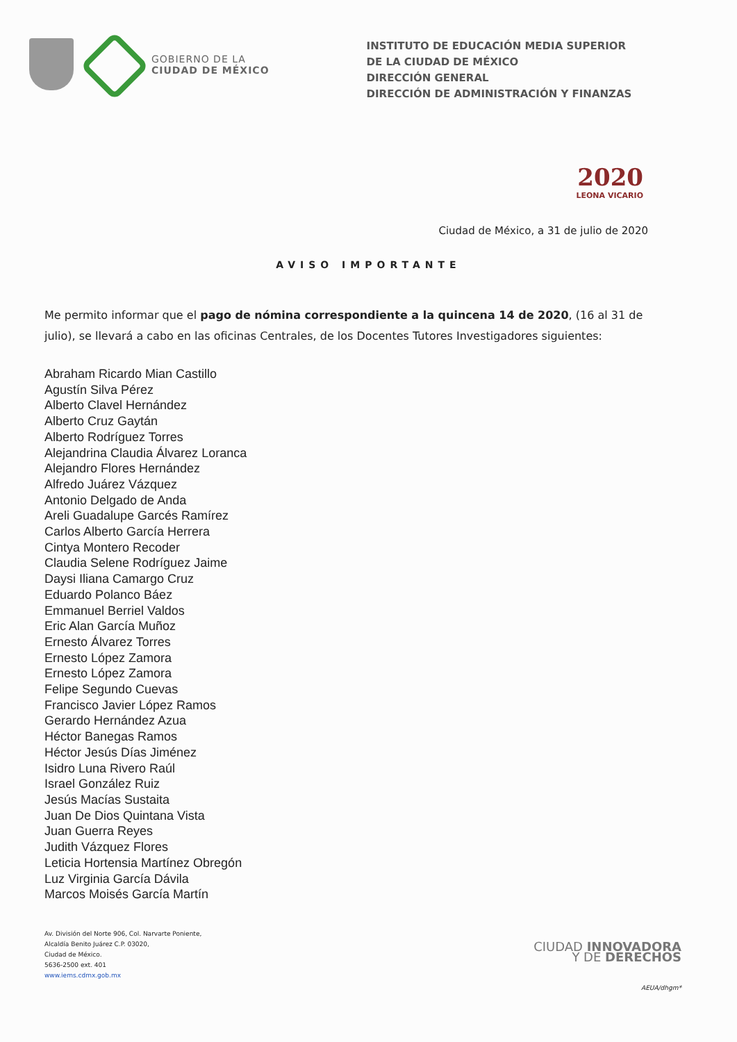GOBIERNO DE LA
CIUDAD DE MÉXICO
INSTITUTO DE EDUCACIÓN MEDIA SUPERIOR
DE LA CIUDAD DE MÉXICO
DIRECCIÓN GENERAL
DIRECCIÓN DE ADMINISTRACIÓN Y FINANZAS
2020
LEONA VICARIO
Ciudad de México, a 31 de julio de 2020
AVISO IMPORTANTE
Me permito informar que el pago de nómina correspondiente a la quincena 14 de 2020, (16 al 31 de julio), se llevará a cabo en las oficinas Centrales, de los Docentes Tutores Investigadores siguientes:
Abraham Ricardo Mian Castillo
Agustín Silva Pérez
Alberto Clavel Hernández
Alberto Cruz Gaytán
Alberto Rodríguez Torres
Alejandrina Claudia Álvarez Loranca
Alejandro Flores Hernández
Alfredo Juárez Vázquez
Antonio Delgado de Anda
Areli Guadalupe Garcés Ramírez
Carlos Alberto García Herrera
Cintya Montero Recoder
Claudia Selene Rodríguez Jaime
Daysi Iliana Camargo Cruz
Eduardo Polanco Báez
Emmanuel Berriel Valdos
Eric Alan García Muñoz
Ernesto Álvarez Torres
Ernesto López Zamora
Ernesto López Zamora
Felipe Segundo Cuevas
Francisco Javier López Ramos
Gerardo Hernández Azua
Héctor Banegas Ramos
Héctor Jesús Días Jiménez
Isidro Luna Rivero Raúl
Israel González Ruiz
Jesús Macías Sustaita
Juan De Dios Quintana Vista
Juan Guerra Reyes
Judith Vázquez Flores
Leticia Hortensia Martínez Obregón
Luz Virginia García Dávila
Marcos Moisés García Martín
Av. División del Norte 906, Col. Narvarte Poniente,
Alcaldía Benito Juárez C.P. 03020,
Ciudad de México.
5636-2500 ext. 401
www.iems.cdmx.gob.mx
CIUDAD INNOVADORA
Y DE DERECHOS
AEUA/dhgm*